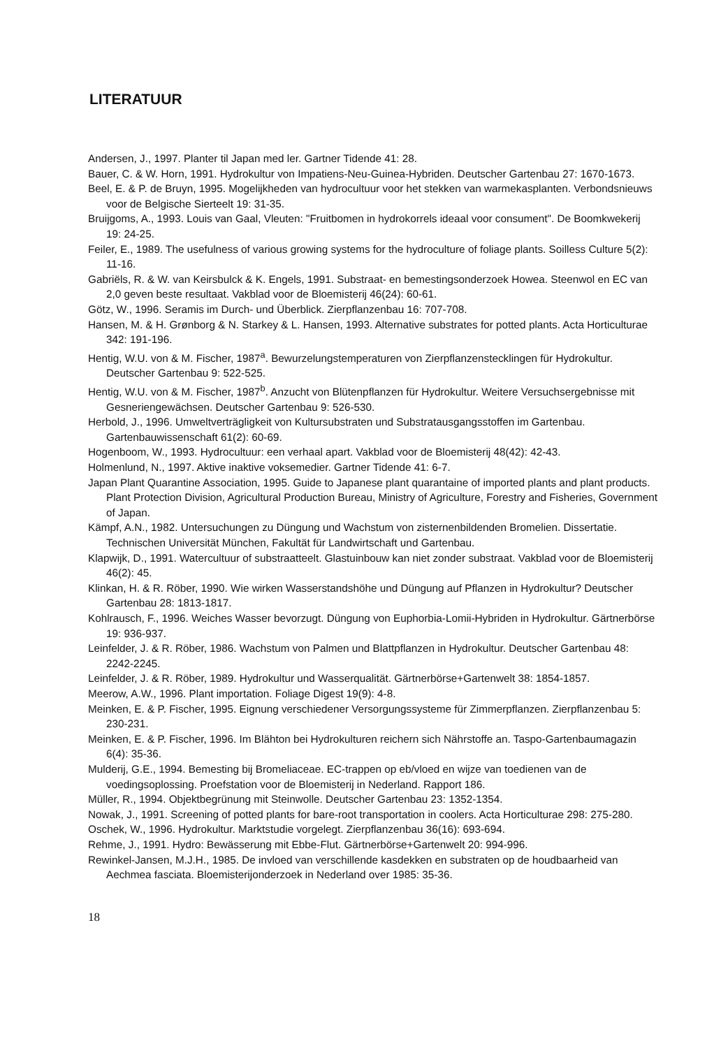LITERATUUR
Andersen, J., 1997. Planter til Japan med ler. Gartner Tidende 41: 28.
Bauer, C. & W. Horn, 1991. Hydrokultur von Impatiens-Neu-Guinea-Hybriden. Deutscher Gartenbau 27: 1670-1673.
Beel, E. & P. de Bruyn, 1995. Mogelijkheden van hydrocultuur voor het stekken van warmekasplanten. Verbondsnieuws voor de Belgische Sierteelt 19: 31-35.
Bruijgoms, A., 1993. Louis van Gaal, Vleuten: "Fruitbomen in hydrokorrels ideaal voor consument". De Boomkwekerij 19: 24-25.
Feiler, E., 1989. The usefulness of various growing systems for the hydroculture of foliage plants. Soilless Culture 5(2): 11-16.
Gabriëls, R. & W. van Keirsbulck & K. Engels, 1991. Substraat- en bemestingsonderzoek Howea. Steenwol en EC van 2,0 geven beste resultaat. Vakblad voor de Bloemisterij 46(24): 60-61.
Götz, W., 1996. Seramis im Durch- und Überblick. Zierpflanzenbau 16: 707-708.
Hansen, M. & H. Grønborg & N. Starkey & L. Hansen, 1993. Alternative substrates for potted plants. Acta Horticulturae 342: 191-196.
Hentig, W.U. von & M. Fischer, 1987<sup>a</sup>. Bewurzelungstemperaturen von Zierpflanzenstecklingen für Hydrokultur. Deutscher Gartenbau 9: 522-525.
Hentig, W.U. von & M. Fischer, 1987<sup>b</sup>. Anzucht von Blütenpflanzen für Hydrokultur. Weitere Versuchsergebnisse mit Gesneriengewächsen. Deutscher Gartenbau 9: 526-530.
Herbold, J., 1996. Umweltverträgligkeit von Kultursubstraten und Substratausgangsstoffen im Gartenbau. Gartenbauwissenschaft 61(2): 60-69.
Hogenboom, W., 1993. Hydrocultuur: een verhaal apart. Vakblad voor de Bloemisterij 48(42): 42-43.
Holmenlund, N., 1997. Aktive inaktive voksemedier. Gartner Tidende 41: 6-7.
Japan Plant Quarantine Association, 1995. Guide to Japanese plant quarantaine of imported plants and plant products. Plant Protection Division, Agricultural Production Bureau, Ministry of Agriculture, Forestry and Fisheries, Government of Japan.
Kämpf, A.N., 1982. Untersuchungen zu Düngung und Wachstum von zisternenbildenden Bromelien. Dissertatie. Technischen Universität München, Fakultät für Landwirtschaft und Gartenbau.
Klapwijk, D., 1991. Watercultuur of substraatteelt. Glastuinbouw kan niet zonder substraat. Vakblad voor de Bloemisterij 46(2): 45.
Klinkan, H. & R. Röber, 1990. Wie wirken Wasserstandshöhe und Düngung auf Pflanzen in Hydrokultur? Deutscher Gartenbau 28: 1813-1817.
Kohlrausch, F., 1996. Weiches Wasser bevorzugt. Düngung von Euphorbia-Lomii-Hybriden in Hydrokultur. Gärtnerbörse 19: 936-937.
Leinfelder, J. & R. Röber, 1986. Wachstum von Palmen und Blattpflanzen in Hydrokultur. Deutscher Gartenbau 48: 2242-2245.
Leinfelder, J. & R. Röber, 1989. Hydrokultur und Wasserqualität. Gärtnerbörse+Gartenwelt 38: 1854-1857.
Meerow, A.W., 1996. Plant importation. Foliage Digest 19(9): 4-8.
Meinken, E. & P. Fischer, 1995. Eignung verschiedener Versorgungssysteme für Zimmerpflanzen. Zierpflanzenbau 5: 230-231.
Meinken, E. & P. Fischer, 1996. Im Blähton bei Hydrokulturen reichern sich Nährstoffe an. Taspo-Gartenbaumagazin 6(4): 35-36.
Mulderij, G.E., 1994. Bemesting bij Bromeliaceae. EC-trappen op eb/vloed en wijze van toedienen van de voedingsoplossing. Proefstation voor de Bloemisterij in Nederland. Rapport 186.
Müller, R., 1994. Objektbegrünung mit Steinwolle. Deutscher Gartenbau 23: 1352-1354.
Nowak, J., 1991. Screening of potted plants for bare-root transportation in coolers. Acta Horticulturae 298: 275-280.
Oschek, W., 1996. Hydrokultur. Marktstudie vorgelegt. Zierpflanzenbau 36(16): 693-694.
Rehme, J., 1991. Hydro: Bewässerung mit Ebbe-Flut. Gärtnerbörse+Gartenwelt 20: 994-996.
Rewinkel-Jansen, M.J.H., 1985. De invloed van verschillende kasdekken en substraten op de houdbaarheid van Aechmea fasciata. Bloemisterijonderzoek in Nederland over 1985: 35-36.
18